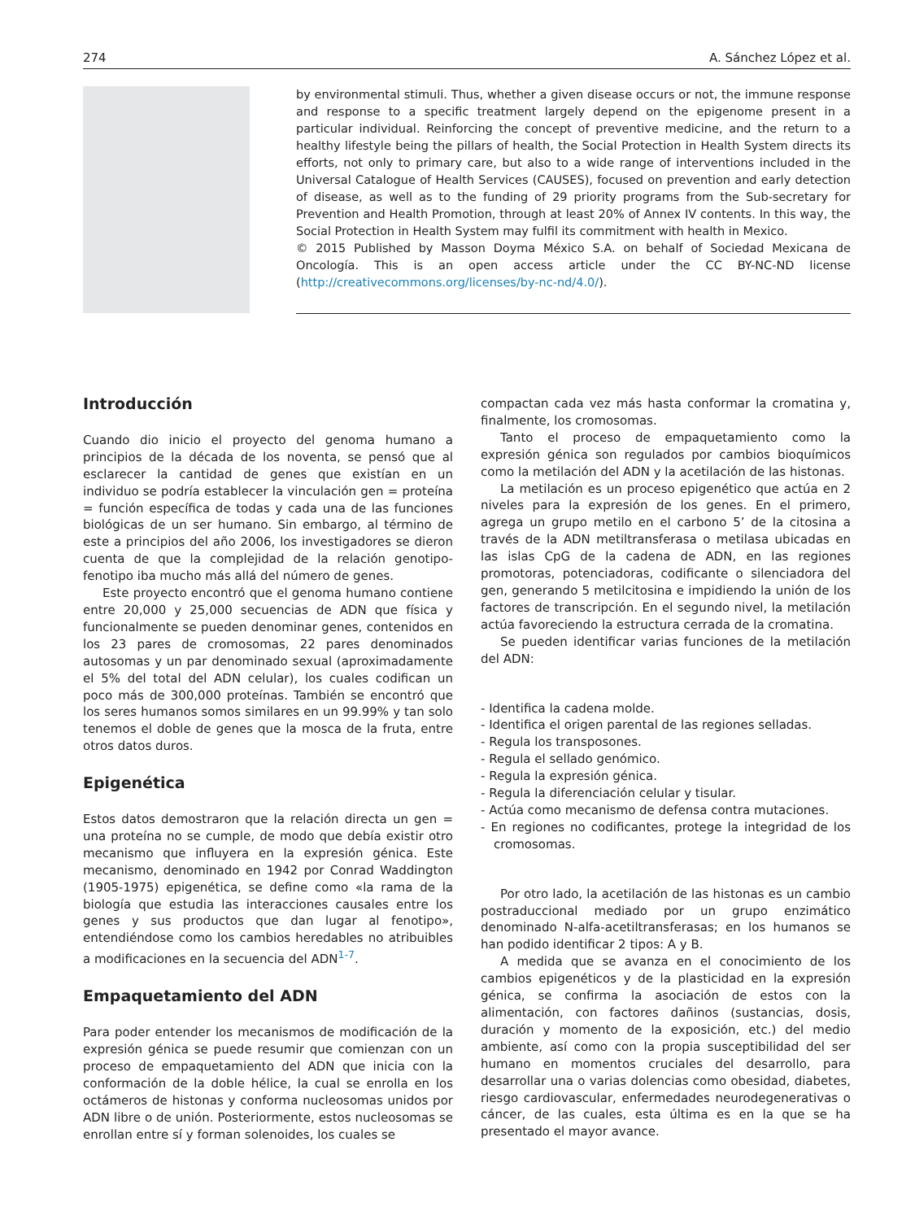274 A. Sánchez López et al.
by environmental stimuli. Thus, whether a given disease occurs or not, the immune response and response to a specific treatment largely depend on the epigenome present in a particular individual. Reinforcing the concept of preventive medicine, and the return to a healthy lifestyle being the pillars of health, the Social Protection in Health System directs its efforts, not only to primary care, but also to a wide range of interventions included in the Universal Catalogue of Health Services (CAUSES), focused on prevention and early detection of disease, as well as to the funding of 29 priority programs from the Sub-secretary for Prevention and Health Promotion, through at least 20% of Annex IV contents. In this way, the Social Protection in Health System may fulfil its commitment with health in Mexico.
© 2015 Published by Masson Doyma México S.A. on behalf of Sociedad Mexicana de Oncología. This is an open access article under the CC BY-NC-ND license (http://creativecommons.org/licenses/by-nc-nd/4.0/).
Introducción
Cuando dio inicio el proyecto del genoma humano a principios de la década de los noventa, se pensó que al esclarecer la cantidad de genes que existían en un individuo se podría establecer la vinculación gen = proteína = función específica de todas y cada una de las funciones biológicas de un ser humano. Sin embargo, al término de este a principios del año 2006, los investigadores se dieron cuenta de que la complejidad de la relación genotipo-fenotipo iba mucho más allá del número de genes.
Este proyecto encontró que el genoma humano contiene entre 20,000 y 25,000 secuencias de ADN que física y funcionalmente se pueden denominar genes, contenidos en los 23 pares de cromosomas, 22 pares denominados autosomas y un par denominado sexual (aproximadamente el 5% del total del ADN celular), los cuales codifican un poco más de 300,000 proteínas. También se encontró que los seres humanos somos similares en un 99.99% y tan solo tenemos el doble de genes que la mosca de la fruta, entre otros datos duros.
Epigenética
Estos datos demostraron que la relación directa un gen = una proteína no se cumple, de modo que debía existir otro mecanismo que influyera en la expresión génica. Este mecanismo, denominado en 1942 por Conrad Waddington (1905-1975) epigenética, se define como «la rama de la biología que estudia las interacciones causales entre los genes y sus productos que dan lugar al fenotipo», entendiéndose como los cambios heredables no atribuibles a modificaciones en la secuencia del ADN<sup>1-7</sup>.
Empaquetamiento del ADN
Para poder entender los mecanismos de modificación de la expresión génica se puede resumir que comienzan con un proceso de empaquetamiento del ADN que inicia con la conformación de la doble hélice, la cual se enrolla en los octámeros de histonas y conforma nucleosomas unidos por ADN libre o de unión. Posteriormente, estos nucleosomas se enrollan entre sí y forman solenoides, los cuales se
compactan cada vez más hasta conformar la cromatina y, finalmente, los cromosomas.
Tanto el proceso de empaquetamiento como la expresión génica son regulados por cambios bioquímicos como la metilación del ADN y la acetilación de las histonas.
La metilación es un proceso epigenético que actúa en 2 niveles para la expresión de los genes. En el primero, agrega un grupo metilo en el carbono 5’ de la citosina a través de la ADN metiltransferasa o metilasa ubicadas en las islas CpG de la cadena de ADN, en las regiones promotoras, potenciadoras, codificante o silenciadora del gen, generando 5 metilcitosina e impidiendo la unión de los factores de transcripción. En el segundo nivel, la metilación actúa favoreciendo la estructura cerrada de la cromatina.
Se pueden identificar varias funciones de la metilación del ADN:
- Identifica la cadena molde.
- Identifica el origen parental de las regiones selladas.
- Regula los transposones.
- Regula el sellado genómico.
- Regula la expresión génica.
- Regula la diferenciación celular y tisular.
- Actúa como mecanismo de defensa contra mutaciones.
- En regiones no codificantes, protege la integridad de los cromosomas.
Por otro lado, la acetilación de las histonas es un cambio postraduccional mediado por un grupo enzimático denominado N-alfa-acetiltransferasas; en los humanos se han podido identificar 2 tipos: A y B.
A medida que se avanza en el conocimiento de los cambios epigenéticos y de la plasticidad en la expresión génica, se confirma la asociación de estos con la alimentación, con factores dañinos (sustancias, dosis, duración y momento de la exposición, etc.) del medio ambiente, así como con la propia susceptibilidad del ser humano en momentos cruciales del desarrollo, para desarrollar una o varias dolencias como obesidad, diabetes, riesgo cardiovascular, enfermedades neurodegenerativas o cáncer, de las cuales, esta última es en la que se ha presentado el mayor avance.